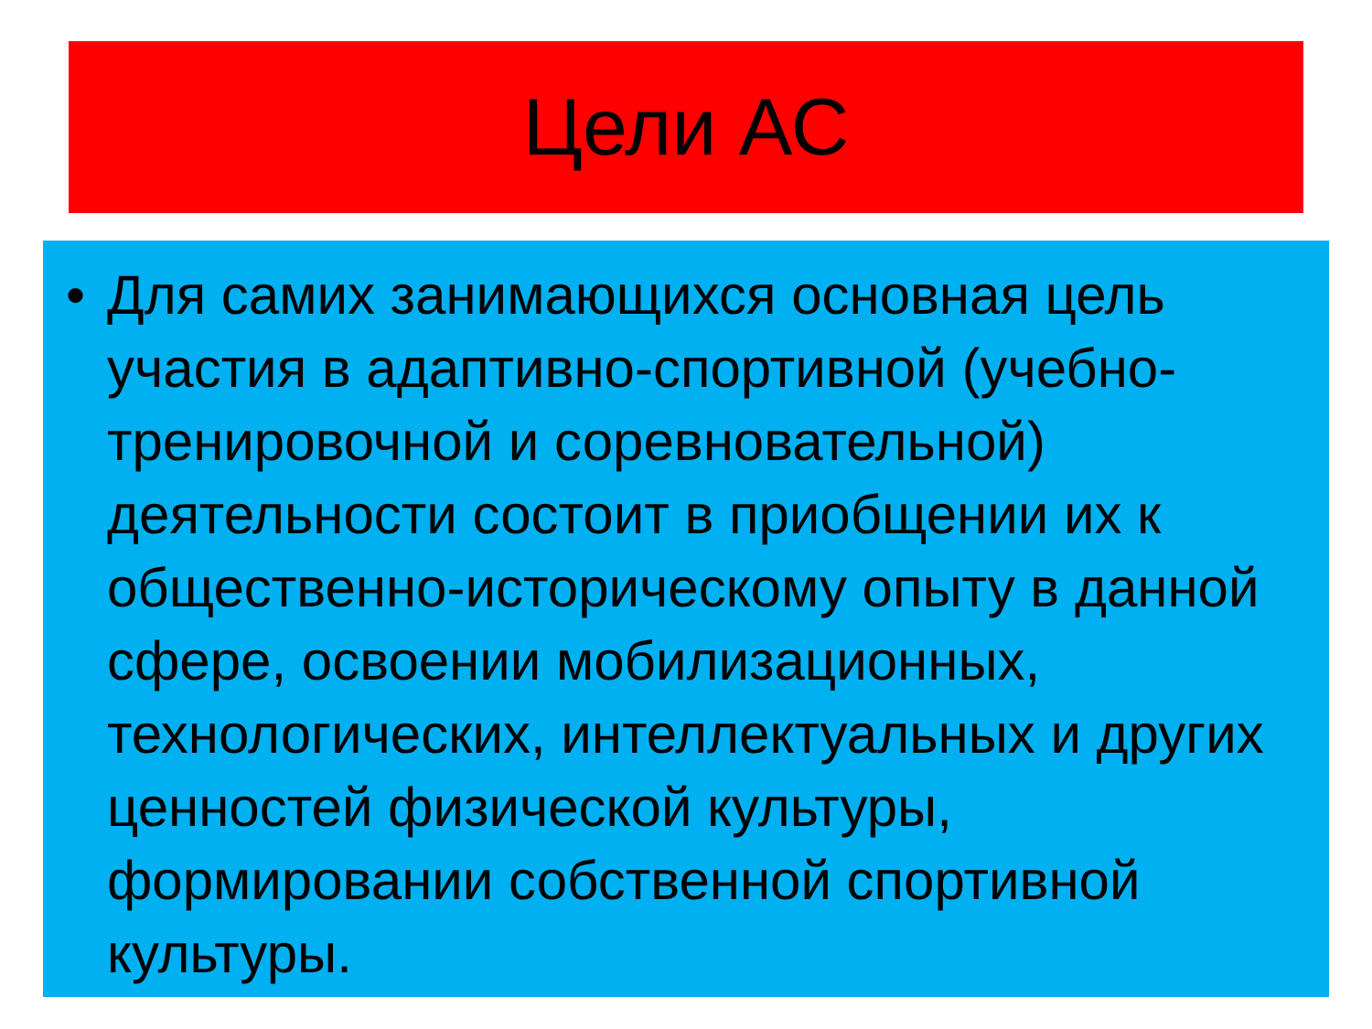Цели АС
• Для самих занимающихся основная цель участия в адаптивно-спортивной (учебно-тренировочной и соревновательной) деятельности состоит в приобщении их к общественно-историческому опыту в данной сфере, освоении мобилизационных, технологических, интеллектуальных и других ценностей физической культуры, формировании собственной спортивной культуры.